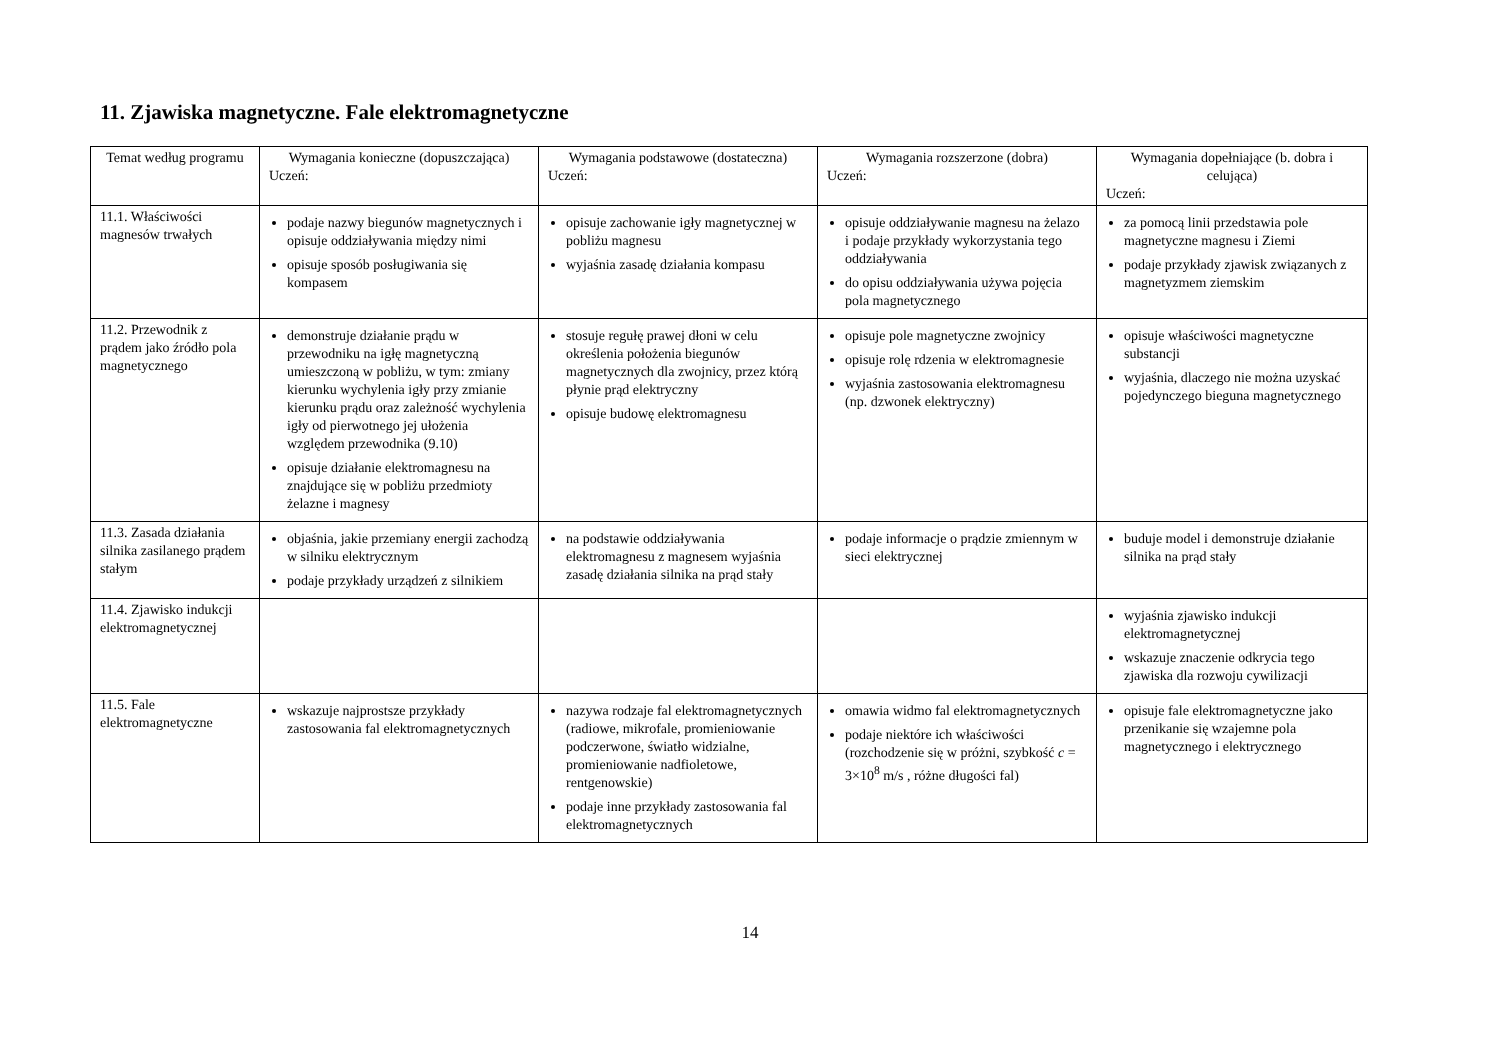11. Zjawiska magnetyczne. Fale elektromagnetyczne
| Temat według programu | Wymagania konieczne (dopuszczająca) Uczeń: | Wymagania podstawowe (dostateczna) Uczeń: | Wymagania rozszerzone (dobra) Uczeń: | Wymagania dopełniające (b. dobra i celująca) Uczeń: |
| --- | --- | --- | --- | --- |
| 11.1. Właściwości magnesów trwałych | podaje nazwy biegunów magnetycznych i opisuje oddziaływania między nimi opisuje sposób posługiwania się kompasem | opisuje zachowanie igły magnetycznej w pobliżu magnesu wyjaśnia zasadę działania kompasu | opisuje oddziaływanie magnesu na żelazo i podaje przykłady wykorzystania tego oddziaływania do opisu oddziaływania używa pojęcia pola magnetycznego | za pomocą linii przedstawia pole magnetyczne magnesu i Ziemi podaje przykłady zjawisk związanych z magnetyzmem ziemskim |
| 11.2. Przewodnik z prądem jako źródło pola magnetycznego | demonstruje działanie prądu w przewodniku na igłę magnetyczną umieszczoną w pobliżu, w tym: zmiany kierunku wychylenia igły przy zmianie kierunku prądu oraz zależność wychylenia igły od pierwotnego jej ułożenia względem przewodnika (9.10) opisuje działanie elektromagnesu na znajdujące się w pobliżu przedmioty żelazne i magnesy | stosuje regułę prawej dłoni w celu określenia położenia biegunów magnetycznych dla zwojnicy, przez którą płynie prąd elektryczny opisuje budowę elektromagnesu | opisuje pole magnetyczne zwojnicy opisuje rolę rdzenia w elektromagnesie wyjaśnia zastosowania elektromagnesu (np. dzwonek elektryczny) | opisuje właściwości magnetyczne substancji wyjaśnia, dlaczego nie można uzyskać pojedynczego bieguna magnetycznego |
| 11.3. Zasada działania silnika zasilanego prądem stałym | objaśnia, jakie przemiany energii zachodzą w silniku elektrycznym podaje przykłady urządzeń z silnikiem | na podstawie oddziaływania elektromagnesu z magnesem wyjaśnia zasadę działania silnika na prąd stały | podaje informacje o prądzie zmiennym w sieci elektrycznej | buduje model i demonstruje działanie silnika na prąd stały |
| 11.4. Zjawisko indukcji elektromagnetycznej | | | | wyjaśnia zjawisko indukcji elektromagnetycznej wskazuje znaczenie odkrycia tego zjawiska dla rozwoju cywilizacji |
| 11.5. Fale elektromagnetyczne | wskazuje najprostsze przykłady zastosowania fal elektromagnetycznych | nazywa rodzaje fal elektromagnetycznych (radiowe, mikrofale, promieniowanie podczerwone, światło widzialne, promieniowanie nadfioletowe, rentgenowskie) podaje inne przykłady zastosowania fal elektromagnetycznych | omawia widmo fal elektromagnetycznych podaje niektóre ich właściwości (rozchodzenie się w próżni, szybkość c = 3×10<sup>8</sup> m/s , różne długości fal) | opisuje fale elektromagnetyczne jako przenikanie się wzajemne pola magnetycznego i elektrycznego |
14